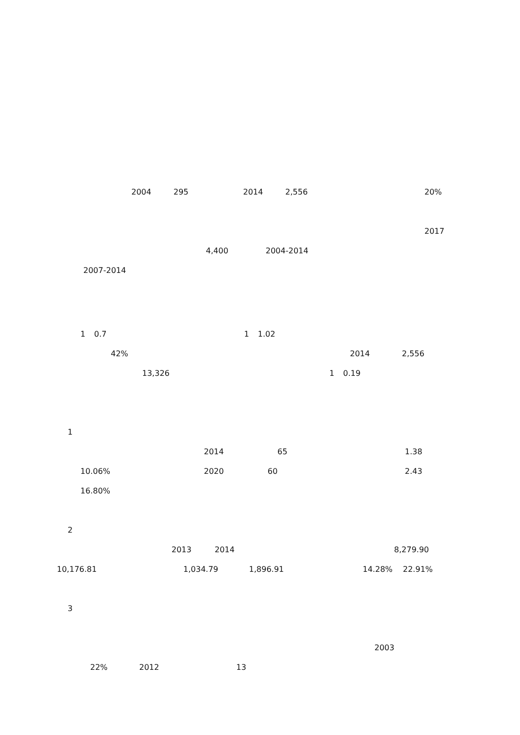2004 295 2014 2,556 20% 2017
4,400 2004-2014
2007-2014
1 0.7 1 1.02
42% 2014 2,556
13,326 1 0.19
1 2014 65 1.38
10.06% 2020 60 2.43
16.80%
2 2013 2014 8,279.90
10,176.81 1,034.79 1,896.91 14.28% 22.91%
3 2003
22% 2012 13